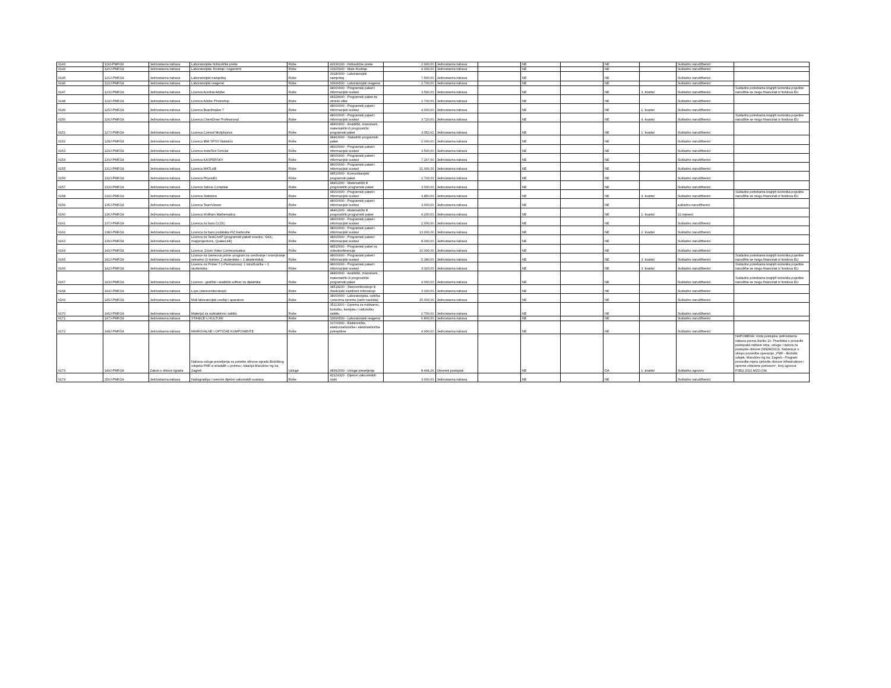| 0143 | 119J-PMF/24 | Jednostavna nabava | Laboratorijske hidrauličke preše | Robe | 42636100 - Hidraulične preše | 2.900,00 | Jednostavna nabava | | NE | | NE | | Sukladno narudžbenici | |
| 0144 | 120J-PMF/24 | Jednostavna nabava | Laboratorijske životinje i organizmi | Robe | 03325000 - Male životinje | 4.000,00 | Jednostavna nabava | | NE | | NE | | Sukladno narudžbenici | |
| 0145 | 121J-PMF/24 | Jednostavna nabava | Laboratorijski namještaj | Robe | 39180000 - Laboratorijski namještaj | 7.500,00 | Jednostavna nabava | | NE | | NE | | Sukladno narudžbenici | |
| 0146 | 122J-PMF/24 | Jednostavna nabava | Laboratorijski reagensi | Robe | 33696500 - Laboratorijski reagensi | 2.700,00 | Jednostavna nabava | | NE | | NE | | Sukladno narudžbenici | |
| 0147 | 123J-PMF/24 | Jednostavna nabava | Licenca Acrobat Adobe | Robe | 48000000 - Programski paketi i informacijski sustavi | 3.590,00 | Jednostavna nabava | | NE | | NE | 3. kvartal | Sukladno narudžbenici | Sukladno potrebama krajnjih korisnika pojedine narudžbe se mogu financirati iz fondova EU |
| 0148 | 124J-PMF/24 | Jednostavna nabava | Licenca Adobe Photoshop | Robe | 48328000 - Programski paket za obradu slike | 2.700,00 | Jednostavna nabava | | NE | | NE | | Sukladno narudžbenici | |
| 0149 | 125J-PMF/24 | Jednostavna nabava | Licenca Boardmaker 7 | Robe | 48000000 - Programski paketi i informacijski sustavi | 4.000,00 | Jednostavna nabava | | NE | | NE | 1. kvartal | Sukladno narudžbenici | |
| 0150 | 126J-PMF/24 | Jednostavna nabava | Licenca ChemDraw Professional | Robe | 48000000 - Programski paketi i informacijski sustavi | 3.720,00 | Jednostavna nabava | | NE | | NE | 4. kvartal | Sukladno narudžbenici | Sukladno potrebama krajnjih korisnika pojedine narudžbe se mogu financirati iz fondova EU |
| 0151 | 127J-PMF/24 | Jednostavna nabava | Licenca Comsol Muliphysics | Robe | 48460000 - Analitički, znanstveni, matematički ili prognostički programski paket | 3.052,62 | Jednostavna nabava | | NE | | NE | 1. kvartal | Sukladno narudžbenici | |
| 0152 | 128J-PMF/24 | Jednostavna nabava | Licenca IBM SPSS Statistics | Robe | 48463000 - Statistički programski paket | 2.000,00 | Jednostavna nabava | | NE | | NE | | Sukladno narudžbenici | |
| 0153 | 129J-PMF/24 | Jednostavna nabava | Licenca InstaText Scholar | Robe | 48000000 - Programski paketi i informacijski sustavi | 3.500,00 | Jednostavna nabava | | NE | | NE | | Sukladno narudžbenici | |
| 0154 | 130J-PMF/24 | Jednostavna nabava | Licenca KASPERSKY | Robe | 48000000 - Programski paketi i informacijski sustavi | 7.167,00 | Jednostavna nabava | | NE | | NE | | Sukladno narudžbenici | |
| 0155 | 131J-PMF/24 | Jednostavna nabava | Licenca MATLAB | Robe | 48000000 - Programski paketi i informacijski sustavi | 21.000,00 | Jednostavna nabava | | NE | | NE | | Sukladno narudžbenici | |
| 0156 | 132J-PMF/24 | Jednostavna nabava | Licenca PhysioEx | Robe | 48510000 - Komunikacijski programski paket | 2.700,00 | Jednostavna nabava | | NE | | NE | | Sukladno narudžbenici | |
| 0157 | 133J-PMF/24 | Jednostavna nabava | Licenca Salvus Complete | Robe | 48462000 - Matematički ili prognostički programski paket | 3.000,00 | Jednostavna nabava | | NE | | NE | | Sukladno narudžbenici | |
| 0158 | 134J-PMF/24 | Jednostavna nabava | Licenca Statistica | Robe | 48000000 - Programski paketi i informacijski sustavi | 3.850,00 | Jednostavna nabava | | NE | | NE | 3. kvartal | Sukladno narudžbenici | Sukladno potrebama krajnjih korisnika pojedine narudžbe se mogu financirati iz fondova EU |
| 0159 | 135J-PMF/24 | Jednostavna nabava | Licenca TeamViewer | Robe | 48000000 - Programski paketi i informacijski sustavi | 3.000,00 | Jednostavna nabava | | NE | | NE | | sukladno narudžbenici | |
| 0160 | 136J-PMF/24 | Jednostavna nabava | Licenca Wolfram Mathematica | Robe | 48462000 - Matematički ili prognostički programski paket | 4.200,00 | Jednostavna nabava | | NE | | NE | 1. kvartal | 12 mjeseci | |
| 0161 | 137J-PMF/24 | Jednostavna nabava | Licenca za bazu CCDC | Robe | 48000000 - Programski paketi i informacijski sustavi | 2.000,00 | Jednostavna nabava | | NE | | NE | | Sukladno narudžbenici | |
| 0162 | 138J-PMF/24 | Jednostavna nabava | Licenca za bazu podataka FIZ Karlsruhe | Robe | 48000000 - Programski paketi i informacijski sustavi | 13.000,00 | Jednostavna nabava | | NE | | NE | 2. kvartal | Sukladno narudžbenici | |
| 0163 | 139J-PMF/24 | Jednostavna nabava | Licenca za SeisComP (programski paketi scanloc, SAIC, mapprojections, QuakeLink) | Robe | 48000000 - Programski paketi i informacijski sustavi | 8.000,00 | Jednostavna nabava | | NE | | NE | | Sukladno narudžbenici | |
| 0164 | 140J-PMF/24 | Jednostavna nabava | Licenca: Zoom Video Communicatios | Robe | 48515000 - Programski paket za videokonferencije | 10.000,00 | Jednostavna nabava | | NE | | NE | | Sukladno narudžbenici | |
| 0165 | 141J-PMF/24 | Jednostavna nabava | Licence za Geneious prime -program za uređivanje i sravnjivanje sekvenci (3 licence; 2 studentske + 1 akademska) | Robe | 48000000 - Programski paketi i informacijski sustavi | 5.180,00 | Jednostavna nabava | | NE | | NE | 3. kvartal | Sukladno narudžbenici | Sukladno potrebama krajnjih korisnika pojedine narudžbe se mogu financirati iz fondova EU |
| 0166 | 142J-PMF/24 | Jednostavna nabava | Licence za Primer 7 (+Permanova): 1 istraživačka + 1 studentska | Robe | 48000000 - Programski paketi i informacijski sustavi | 3.320,00 | Jednostavna nabava | | NE | | NE | 3. kvartal | Sukladno narudžbenici | Sukladno potrebama krajnjih korisnika pojedine narudžbe se mogu financirati iz fondova EU |
| 0167 | 143J-PMF/24 | Jednostavna nabava | Licence: -grafički i analitički softver za djelatnike | Robe | 48460000 - Analitički, znanstveni, matematički ili prognostički programski paket | 4.000,00 | Jednostavna nabava | | NE | | NE | | Sukladno narudžbenici | Sukladno potrebama krajnjih korisnika pojedine narudžbe se mogu financirati iz fondova EU |
| 0168 | 144J-PMF/24 | Jednostavna nabava | Lupe (stereomikroskopi) | Robe | 38518200 - Stereomikroskopi ili disekcijski svjetlosni mikroskopi | 3.100,00 | Jednostavna nabava | | NE | | NE | | Sukladno narudžbenici | |
| 0169 | 145J-PMF/24 | Jednostavna nabava | Mali laboratorijski uređaji i aparature | Robe | 38000000 - Laboratorijska, optička i precizna oprema (osim naočala) | 15.000,00 | Jednostavna nabava | | NE | | NE | | Sukladno narudžbenici | |
| 0170 | 146J-PMF/24 | Jednostavna nabava | Materijal za radioaktivnu zaštitu | Robe | 35113200 - Oprema za nuklearnu, biološku, kemijsku i radiološku zaštitu | 2.700,00 | Jednostavna nabava | | NE | | NE | | Sukladno narudžbenici | |
| 0171 | 147J-PMF/24 | Jednostavna nabava | STANICE U KULTURI | Robe | 33696500 - Laboratorijski reagensi | 6.800,00 | Jednostavna nabava | | NE | | NE | | Sukladno narudžbenici | |
| 0172 | 148J-PMF/24 | Jednostavna nabava | MIKROVALNE I OPTIČKE KOMPONENTE | Robe | 31700000 - Elektroničke, elektromehaničke i elektrotehničke potrepštine | 4.900,00 | Jednostavna nabava | | NE | | NE | | Sukladno narudžbenici | |
| 0173 | 149J-PMF/24 | Zakon o obnovi zgrada | Nabava usluge preseljenja za potrebe obnove zgrada Biološkog odsjeka PMF-a stradalih u potresu- lokacija Marulićev trg 9a, Zagreb | Usluge | 98392000 - Usluge preseljenja | 8.494,26 | Otvoreni postupak | | NE | | DA | 1. kvartal | Sukladno ugovoru | NAPOMENA: Vrsta postupka: jednostavna nabava prema članku 10. Pravilnika o provedbi postupaka nabave roba, usluga i radova za postupke obnove (NN28/2023). Nabava je u sklopu provedbe operacija: „PMF - Biološki odsjek, Marulićev trg 9a, Zagreb - Program provedbe mjera cjelovite obnove infrastrukture i opreme oštećene potresom“, broj ugovora FSEU.2021.MZO.034. |
| 0174 | 150J-PMF/24 | Jednostavna nabava | Nadogradnja i rezervni dijelovi vakumskih sustava | Robe | 42124320 - Dijelovi vakuumskih crpki | 3.000,00 | Jednostavna nabava | | NE | | NE | | Sukladno narudžbenici | |